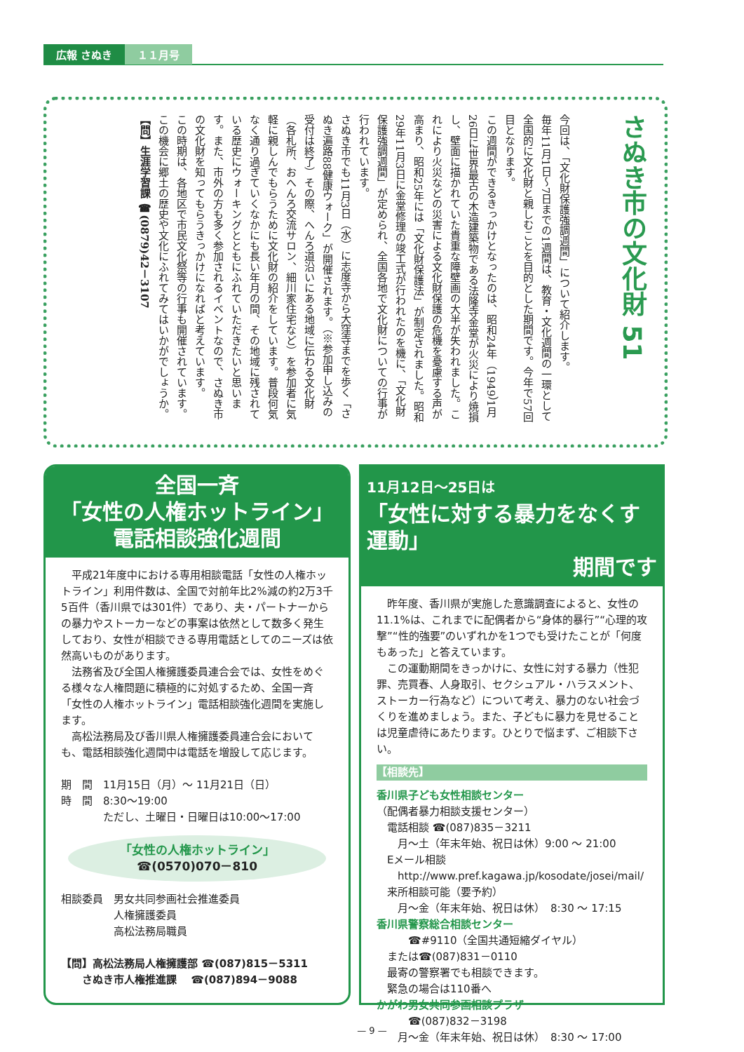広報 さぬき １１月号
さぬき市の文化財 51
今回は、「文化財保護強調週間」について紹介します。
毎年11月1日～7日までの1週間は、教育・文化週間の一環として全国的に文化財と親しむことを目的とした期間です。今年で57回目となります。
この週間ができるきっかけとなったのは、昭和24年（1949）1月26日に世界最古の木造建築物である法隆寺金堂が火災により焼損し、壁面に描かれていた貴重な障壁画の大半が失われました。これにより火災などの災害による文化財保護の危機を憂慮する声が高まり、昭和25年には「文化財保護法」が制定されました。昭和29年11月3日に金堂修理の竣工式が行われたのを機に、「文化財保護強調週間」が定められ、全国各地で文化財についての行事が行われています。
さぬき市でも11月3日（水）に志度寺から大窪寺までを歩く「さぬき遍路88健康ウォーク」が開催されます。（※参加申し込みの受付は終了）その際、へんろ道沿いにある地域に伝わる文化財（各札所、おへんろ交流サロン、細川家住宅など）を参加者に気軽に親しんでもらうために文化財の紹介をしています。普段何気なく通り過ぎていくなかにも長い年月の間、その地域に残されている歴史にウォーキングとともにふれていただきたいと思います。また、市外の方も多く参加されるイベントなので、さぬき市の文化財を知ってもらうきっかけになればと考えています。
この時期は、各地区で市民文化祭等の行事も開催されています。この機会に郷土の歴史や文化にふれてみてはいかがでしょうか。
【問】生涯学習課 ☎(0879)42－3107
全国一斉
「女性の人権ホットライン」
電話相談強化週間
　平成21年度中における専用相談電話「女性の人権ホットライン」利用件数は、全国で対前年比2%減の約2万3千5百件（香川県では301件）であり、夫・パートナーからの暴力やストーカーなどの事案は依然として数多く発生しており、女性が相談できる専用電話としてのニーズは依然高いものがあります。
　法務省及び全国人権擁護委員連合会では、女性をめぐる様々な人権問題に積極的に対処するため、全国一斉「女性の人権ホットライン」電話相談強化週間を実施します。
　高松法務局及び香川県人権擁護委員連合会においても、電話相談強化週間中は電話を増設して応じます。
期　間　11月15日（月）～ 11月21日（日）
時　間　8:30～19:00
　　　　ただし、土曜日・日曜日は10:00～17:00
「女性の人権ホットライン」
☎(0570)070－810
相談委員　男女共同参画社会推進委員
　　　　　人権擁護委員
　　　　　高松法務局職員
【問】高松法務局人権擁護部 ☎(087)815－5311
　　さぬき市人権推進課　 ☎(087)894－9088
11月12日～25日は
「女性に対する暴力をなくす運動」
期間です
　昨年度、香川県が実施した意識調査によると、女性の11.1%は、これまでに配偶者から“身体的暴行”“心理的攻撃”“性的強要”のいずれかを1つでも受けたことが「何度もあった」と答えています。
　この運動期間をきっかけに、女性に対する暴力（性犯罪、売買春、人身取引、セクシュアル・ハラスメント、ストーカー行為など）について考え、暴力のない社会づくりを進めましょう。また、子どもに暴力を見せることは児童虐待にあたります。ひとりで悩まず、ご相談下さい。
【相談先】
香川県子ども女性相談センター
（配偶者暴力相談支援センター）
　電話相談 ☎(087)835－3211
　　月～土（年末年始、祝日は休）9:00 ～ 21:00
　Eメール相談
　　http://www.pref.kagawa.jp/kosodate/josei/mail/
　来所相談可能（要予約）
　　月～金（年末年始、祝日は休）　8:30 ～ 17:15
香川県警察総合相談センター
　　　☎#9110（全国共通短縮ダイヤル）
　または☎(087)831－0110
　最寄の警察署でも相談できます。
　緊急の場合は110番へ
かがわ男女共同参画相談プラザ
　　　☎(087)832－3198
　　月～金（年末年始、祝日は休）　8:30 ～ 17:00
— 9 —